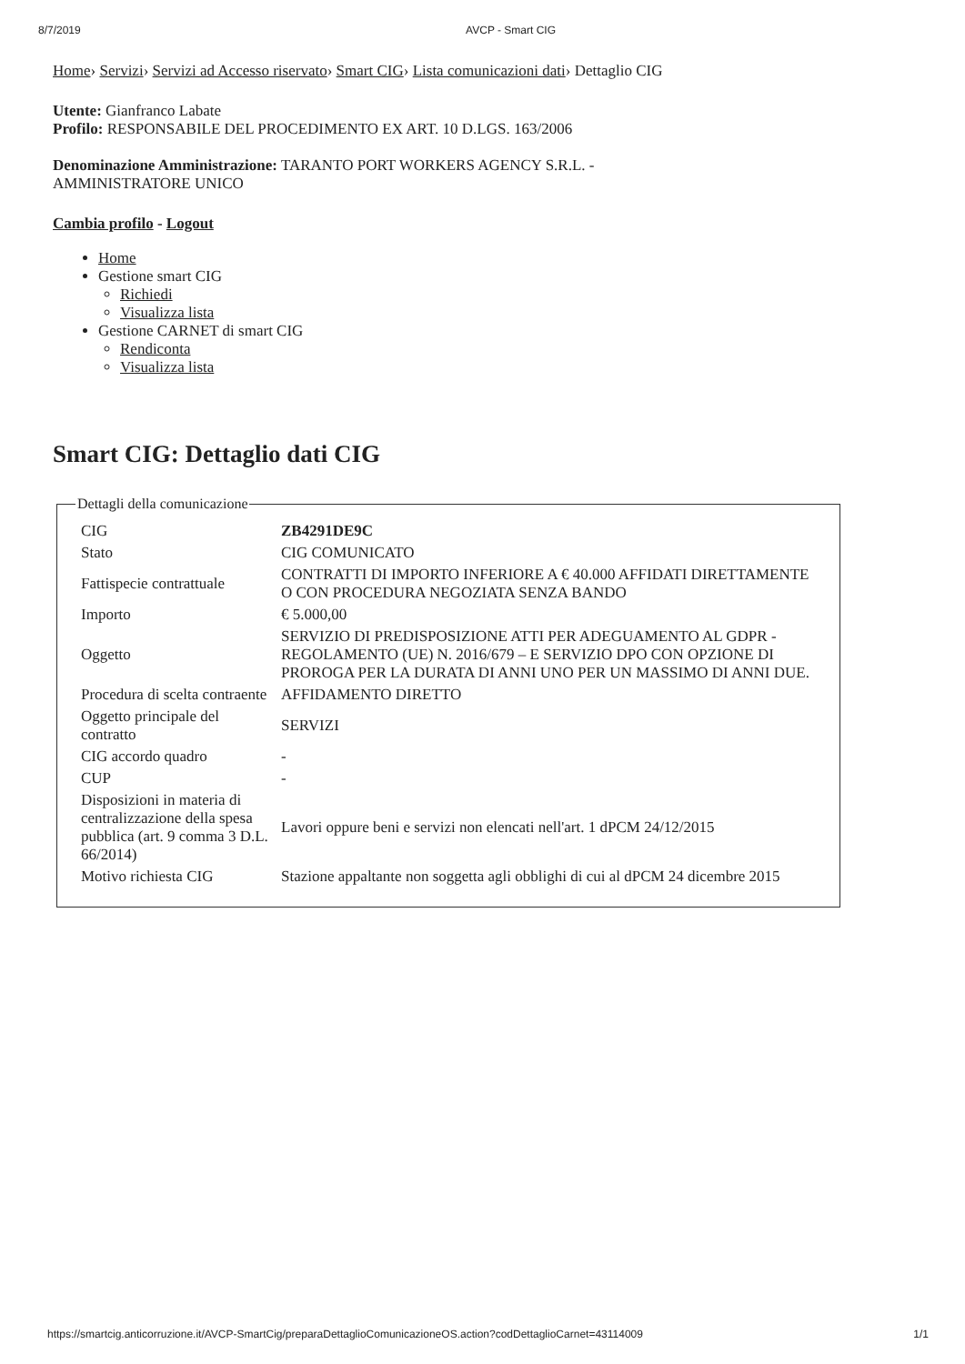8/7/2019 AVCP - Smart CIG
Home› Servizi› Servizi ad Accesso riservato› Smart CIG› Lista comunicazioni dati› Dettaglio CIG
Utente: Gianfranco Labate
Profilo: RESPONSABILE DEL PROCEDIMENTO EX ART. 10 D.LGS. 163/2006
Denominazione Amministrazione: TARANTO PORT WORKERS AGENCY S.R.L. -
AMMINISTRATORE UNICO
Cambia profilo - Logout
Home
Gestione smart CIG
Richiedi
Visualizza lista
Gestione CARNET di smart CIG
Rendiconta
Visualizza lista
Smart CIG: Dettaglio dati CIG
Dettagli della comunicazione
| CIG | ZB4291DE9C |
| Stato | CIG COMUNICATO |
| Fattispecie contrattuale | CONTRATTI DI IMPORTO INFERIORE A € 40.000 AFFIDATI DIRETTAMENTE O CON PROCEDURA NEGOZIATA SENZA BANDO |
| Importo | € 5.000,00 |
| Oggetto | SERVIZIO DI PREDISPOSIZIONE ATTI PER ADEGUAMENTO AL GDPR - REGOLAMENTO (UE) N. 2016/679 – E SERVIZIO DPO CON OPZIONE DI PROROGA PER LA DURATA DI ANNI UNO PER UN MASSIMO DI ANNI DUE. |
| Procedura di scelta contraente | AFFIDAMENTO DIRETTO |
| Oggetto principale del contratto | SERVIZI |
| CIG accordo quadro | - |
| CUP | - |
| Disposizioni in materia di centralizzazione della spesa pubblica (art. 9 comma 3 D.L. 66/2014) | Lavori oppure beni e servizi non elencati nell'art. 1 dPCM 24/12/2015 |
| Motivo richiesta CIG | Stazione appaltante non soggetta agli obblighi di cui al dPCM 24 dicembre 2015 |
https://smartcig.anticorruzione.it/AVCP-SmartCig/preparaDettaglioComunicazioneOS.action?codDettaglioCarnet=43114009 1/1